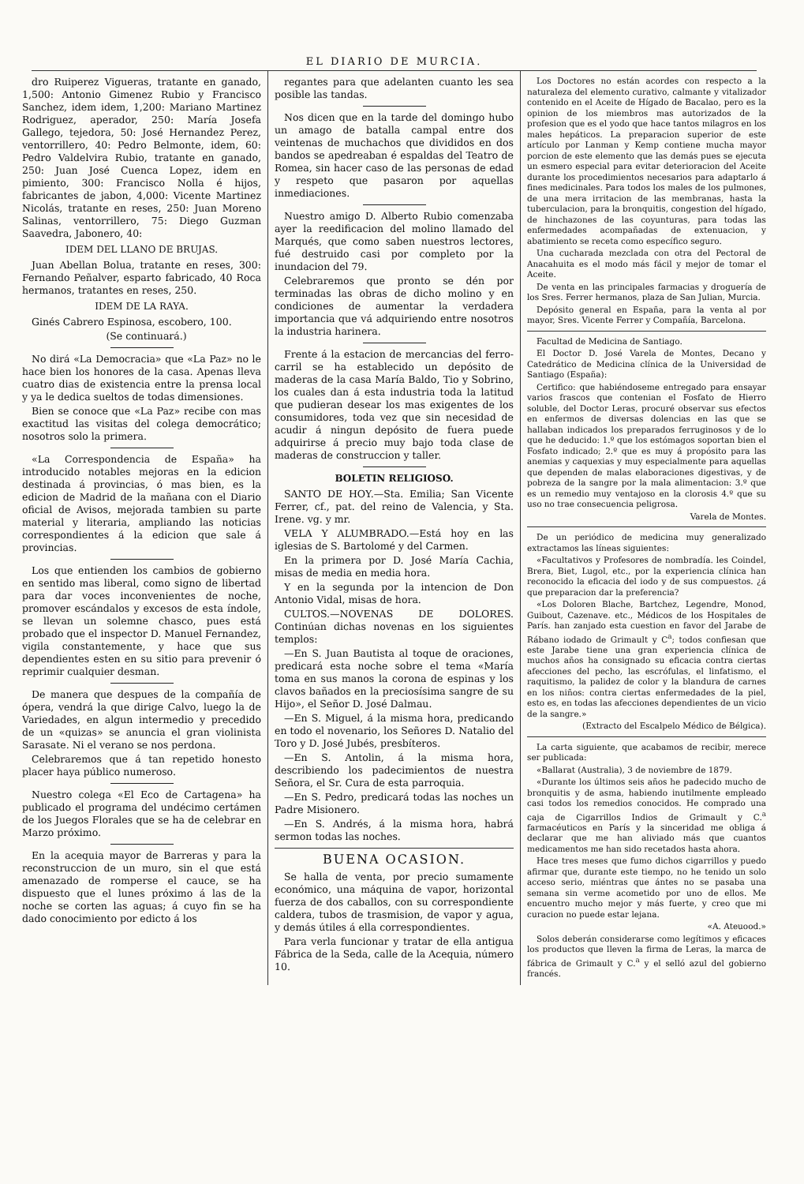EL DIARIO DE MURCIA.
dro Ruiperez Vigueras, tratante en ganado, 1,500: Antonio Gimenez Rubio y Francisco Sanchez, idem idem, 1,200: Mariano Martinez Rodriguez, aperador, 250: María Josefa Gallego, tejedora, 50: José Hernandez Perez, ventorrillero, 40: Pedro Belmonte, idem, 60: Pedro Valdelvira Rubio, tratante en ganado, 250: Juan José Cuenca Lopez, idem en pimiento, 300: Francisco Nolla é hijos, fabricantes de jabon, 4,000: Vicente Martinez Nicolás, tratante en reses, 250: Juan Moreno Salinas, ventorrillero, 75: Diego Guzman Saavedra, Jabonero, 40:
IDEM DEL LLANO DE BRUJAS.
Juan Abellan Bolua, tratante en reses, 300: Fernando Peñalver, esparto fabricado, 40 Roca hermanos, tratantes en reses, 250.
IDEM DE LA RAYA.
Ginés Cabrero Espinosa, escobero, 100.
(Se continuará.)
No dirá «La Democracia» que «La Paz» no le hace bien los honores de la casa. Apenas lleva cuatro dias de existencia entre la prensa local y ya le dedica sueltos de todas dimensiones.
Bien se conoce que «La Paz» recibe con mas exactitud las visitas del colega democrático; nosotros solo la primera.
«La Correspondencia de España» ha introducido notables mejoras en la edicion destinada á provincias, ó mas bien, es la edicion de Madrid de la mañana con el Diario oficial de Avisos, mejorada tambien su parte material y literaria, ampliando las noticias correspondientes á la edicion que sale á provincias.
Los que entienden los cambios de gobierno en sentido mas liberal, como signo de libertad para dar voces inconvenientes de noche, promover escándalos y excesos de esta índole, se llevan un solemne chasco, pues está probado que el inspector D. Manuel Fernandez, vigila constantemente, y hace que sus dependientes esten en su sitio para prevenir ó reprimir cualquier desman.
De manera que despues de la compañía de ópera, vendrá la que dirige Calvo, luego la de Variedades, en algun intermedio y precedido de un «quizas» se anuncia el gran violinista Sarasate. Ni el verano se nos perdona.
Celebraremos que á tan repetido honesto placer haya público numeroso.
Nuestro colega «El Eco de Cartagena» ha publicado el programa del undécimo certámen de los Juegos Florales que se ha de celebrar en Marzo próximo.
En la acequia mayor de Barreras y para la reconstruccion de un muro, sin el que está amenazado de romperse el cauce, se ha dispuesto que el lunes próximo á las de la noche se corten las aguas; á cuyo fin se ha dado conocimiento por edicto á los
regantes para que adelanten cuanto les sea posible las tandas.
Nos dicen que en la tarde del domingo hubo un amago de batalla campal entre dos veintenas de muchachos que divididos en dos bandos se apedreaban é espaldas del Teatro de Romea, sin hacer caso de las personas de edad y respeto que pasaron por aquellas inmediaciones.
Nuestro amigo D. Alberto Rubio comenzaba ayer la reedificacion del molino llamado del Marqués, que como saben nuestros lectores, fué destruido casi por completo por la inundacion del 79.
Celebraremos que pronto se dén por terminadas las obras de dicho molino y en condiciones de aumentar la verdadera importancia que vá adquiriendo entre nosotros la industria harinera.
Frente á la estacion de mercancias del ferro-carril se ha establecido un depósito de maderas de la casa María Baldo, Tio y Sobrino, los cuales dan á esta industria toda la latitud que pudieran desear los mas exigentes de los consumidores, toda vez que sin necesidad de acudir á ningun depósito de fuera puede adquirirse á precio muy bajo toda clase de maderas de construccion y taller.
BOLETIN RELIGIOSO.
SANTO DE HOY.—Sta. Emilia; San Vicente Ferrer, cf., pat. del reino de Valencia, y Sta. Irene. vg. y mr.
VELA Y ALUMBRADO.—Está hoy en las iglesias de S. Bartolomé y del Carmen.
En la primera por D. José María Cachia, misas de media en media hora.
Y en la segunda por la intencion de Don Antonio Vidal, misas de hora.
CULTOS.—NOVENAS DE DOLORES. Continúan dichas novenas en los siguientes templos:
—En S. Juan Bautista al toque de oraciones, predicará esta noche sobre el tema «María toma en sus manos la corona de espinas y los clavos bañados en la preciosísima sangre de su Hijo», el Señor D. José Dalmau.
—En S. Miguel, á la misma hora, predicando en todo el novenario, los Señores D. Natalio del Toro y D. José Jubés, presbíteros.
—En S. Antolin, á la misma hora, describiendo los padecimientos de nuestra Señora, el Sr. Cura de esta parroquia.
—En S. Pedro, predicará todas las noches un Padre Misionero.
—En S. Andrés, á la misma hora, habrá sermon todas las noches.
BUENA OCASION.
Se halla de venta, por precio sumamente económico, una máquina de vapor, horizontal fuerza de dos caballos, con su correspondiente caldera, tubos de trasmision, de vapor y agua, y demás útiles á ella correspondientes.
Para verla funcionar y tratar de ella antigua Fábrica de la Seda, calle de la Acequia, número 10.
Los Doctores no están acordes con respecto a la naturaleza del elemento curativo, calmante y vitalizador contenido en el Aceite de Hígado de Bacalao, pero es la opinion de los miembros mas autorizados de la profesion que es el yodo que hace tantos milagros en los males hepáticos. La preparacion superior de este artículo por Lanman y Kemp contiene mucha mayor porcion de este elemento que las demás pues se ejecuta un esmero especial para evitar deterioracion del Aceite durante los procedimientos necesarios para adaptarlo á fines medicinales. Para todos los males de los pulmones, de una mera irritacion de las membranas, hasta la tuberculacion, para la bronquitis, congestion del hígado, de hinchazones de las coyunturas, para todas las enfermedades acompañadas de extenuacion, y abatimiento se receta como específico seguro.
Una cucharada mezclada con otra del Pectoral de Anacahuita es el modo más fácil y mejor de tomar el Aceite.
De venta en las principales farmacias y droguería de los Sres. Ferrer hermanos, plaza de San Julian, Murcia.
Depósito general en España, para la venta al por mayor, Sres. Vicente Ferrer y Compañía, Barcelona.
Facultad de Medicina de Santiago.
El Doctor D. José Varela de Montes, Decano y Catedrático de Medicina clínica de la Universidad de Santiago (España):
Certifico: que habiéndoseme entregado para ensayar varios frascos que contenian el Fosfato de Hierro soluble, del Doctor Leras, procuré observar sus efectos en enfermos de diversas dolencias en las que se hallaban indicados los preparados ferruginosos y de lo que he deducido: 1.º que los estómagos soportan bien el Fosfato indicado; 2.º que es muy á propósito para las anemias y caquexias y muy especialmente para aquellas que dependen de malas elaboraciones digestivas, y de pobreza de la sangre por la mala alimentacion: 3.º que es un remedio muy ventajoso en la clorosis 4.º que su uso no trae consecuencia peligrosa.
Varela de Montes.
De un periódico de medicina muy generalizado extractamos las líneas siguientes:
«Facultativos y Profesores de nombradía. les Coindel, Brera, Biet, Lugol, etc., por la experiencia clínica han reconocido la eficacia del iodo y de sus compuestos. ¿á que preparacion dar la preferencia?
«Los Doloren Blache, Bartchez, Legendre, Monod, Guibout, Cazenave. etc., Médicos de los Hospitales de París. han zanjado esta cuestion en favor del Jarabe de Rábano iodado de Grimault y C<sup>a</sup>; todos confiesan que este Jarabe tiene una gran experiencia clínica de muchos años ha consignado su eficacia contra ciertas afecciones del pecho, las escrófulas, el linfatismo, el raquitismo, la palidez de color y la blandura de carnes en los niños: contra ciertas enfermedades de la piel, esto es, en todas las afecciones dependientes de un vicio de la sangre.»
(Extracto del Escalpelo Médico de Bélgica).
La carta siguiente, que acabamos de recibir, merece ser publicada:
«Ballarat (Australia), 3 de noviembre de 1879.
«Durante los últimos seis años he padecido mucho de bronquitis y de asma, habiendo inutilmente empleado casi todos los remedios conocidos. He comprado una caja de Cigarrillos Indios de Grimault y C.<sup>a</sup> farmacéuticos en París y la sinceridad me obliga á declarar que me han aliviado más que cuantos medicamentos me han sido recetados hasta ahora.
Hace tres meses que fumo dichos cigarrillos y puedo afirmar que, durante este tiempo, no he tenido un solo acceso serio, miéntras que ántes no se pasaba una semana sin verme acometido por uno de ellos. Me encuentro mucho mejor y más fuerte, y creo que mi curacion no puede estar lejana.
«A. Ateuood.»
Solos deberán considerarse como legítimos y eficaces los productos que lleven la firma de Leras, la marca de fábrica de Grimault y C.<sup>a</sup> y el selló azul del gobierno francés.